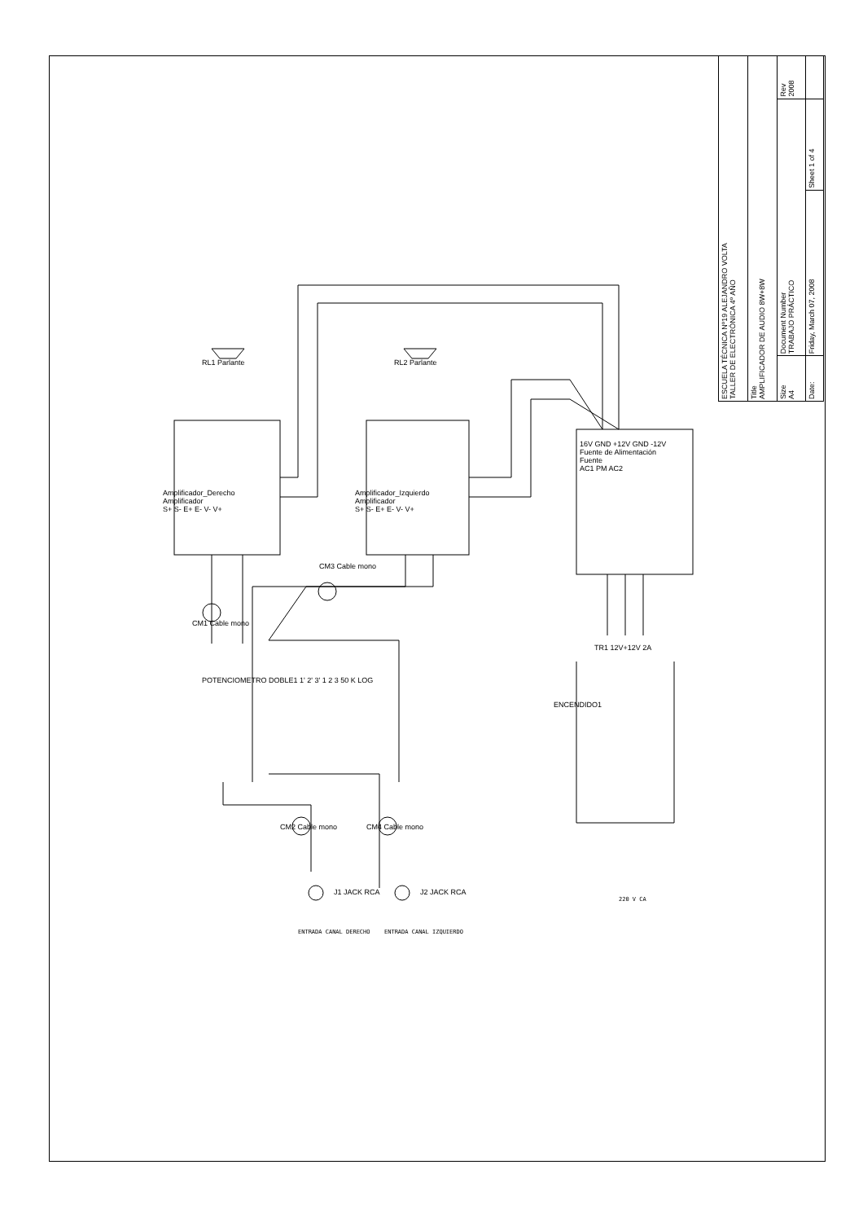| ESCUELA TÉCNICA Nº19 ALEJANDRO VOLTA TALLER DE ELECTRÓNICA 4º AÑO | | | |
| Title AMPLIFICADOR DE AUDIO 8W+8W | | | |
| Size A4 | Document Number TRABAJO PRÁCTICO | | Rev 2008 |
| Date: | Friday, March 07, 2008 | Sheet 1 of 4 | |
Amplificador_Derecho
Amplificador
S+ S- E+ E- V- V+
Amplificador_Izquierdo
Amplificador
S+ S- E+ E- V- V+
RL1 Parlante RL2 Parlante
16V GND +12V GND -12V
Fuente de Alimentación
Fuente
AC1 PM AC2
CM1 Cable mono
CM3 Cable mono
POTENCIOMETRO DOBLE1 1' 2' 3' 1 2 3 50 K LOG
TR1 12V+12V 2A
ENCENDIDO1
CM2 Cable mono CM4 Cable mono
J1 JACK RCA J2 JACK RCA
ENTRADA CANAL DERECHO ENTRADA CANAL IZQUIERDO
220 V CA